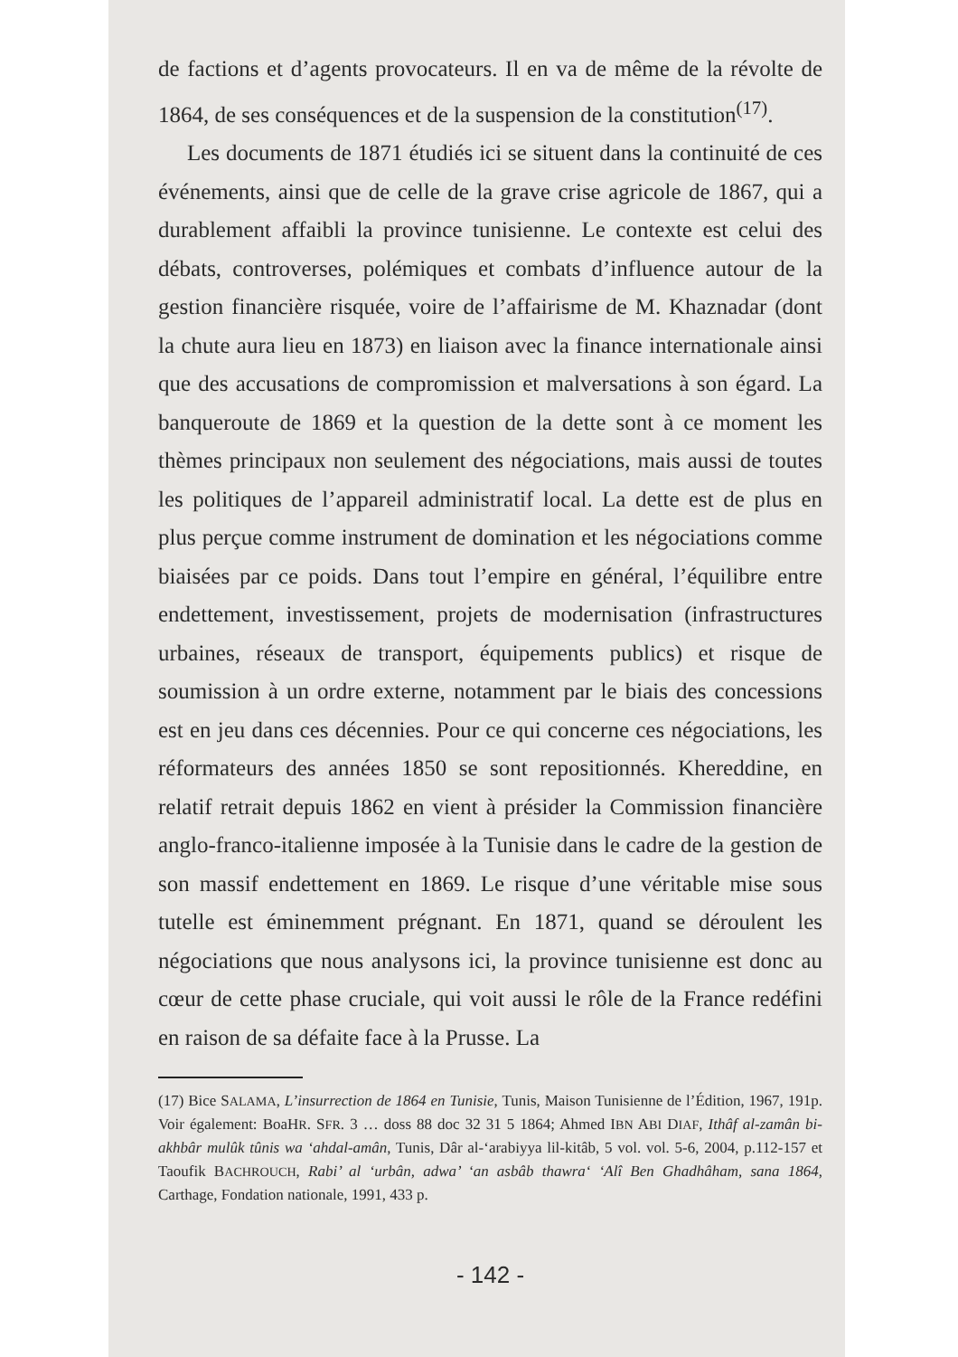de factions et d’agents provocateurs. Il en va de même de la révolte de 1864, de ses conséquences et de la suspension de la constitution<sup>(17)</sup>.
Les documents de 1871 étudiés ici se situent dans la continuité de ces événements, ainsi que de celle de la grave crise agricole de 1867, qui a durablement affaibli la province tunisienne. Le contexte est celui des débats, controverses, polémiques et combats d’influence autour de la gestion financière risquée, voire de l’affairisme de M. Khaznadar (dont la chute aura lieu en 1873) en liaison avec la finance internationale ainsi que des accusations de compromission et malversations à son égard. La banqueroute de 1869 et la question de la dette sont à ce moment les thèmes principaux non seulement des négociations, mais aussi de toutes les politiques de l’appareil administratif local. La dette est de plus en plus perçue comme instrument de domination et les négociations comme biaisées par ce poids. Dans tout l’empire en général, l’équilibre entre endettement, investissement, projets de modernisation (infrastructures urbaines, réseaux de transport, équipements publics) et risque de soumission à un ordre externe, notamment par le biais des concessions est en jeu dans ces décennies. Pour ce qui concerne ces négociations, les réformateurs des années 1850 se sont repositionnés. Khereddine, en relatif retrait depuis 1862 en vient à présider la Commission financière anglo-franco-italienne imposée à la Tunisie dans le cadre de la gestion de son massif endettement en 1869. Le risque d’une véritable mise sous tutelle est éminemment prégnant. En 1871, quand se déroulent les négociations que nous analysons ici, la province tunisienne est donc au cœur de cette phase cruciale, qui voit aussi le rôle de la France redéfini en raison de sa défaite face à la Prusse. La
(17) Bice SALAMA, L’insurrection de 1864 en Tunisie, Tunis, Maison Tunisienne de l’Édition, 1967, 191p. Voir également: BoaHR. SFR. 3 … doss 88 doc 32 31 5 1864; Ahmed IBN ABI DIAF, Ithâf al-zamân bi-akhbâr mulûk tûnis wa ‘ahdal-amân, Tunis, Dâr al-‘arabiyya lil-kitâb, 5 vol. vol. 5-6, 2004, p.112-157 et Taoufik BACHROUCH, Rabi’ al ‘urbân, adwa’ ‘an asbâb thawra‘ ‘Alî Ben Ghadhâham, sana 1864, Carthage, Fondation nationale, 1991, 433 p.
- 142 -